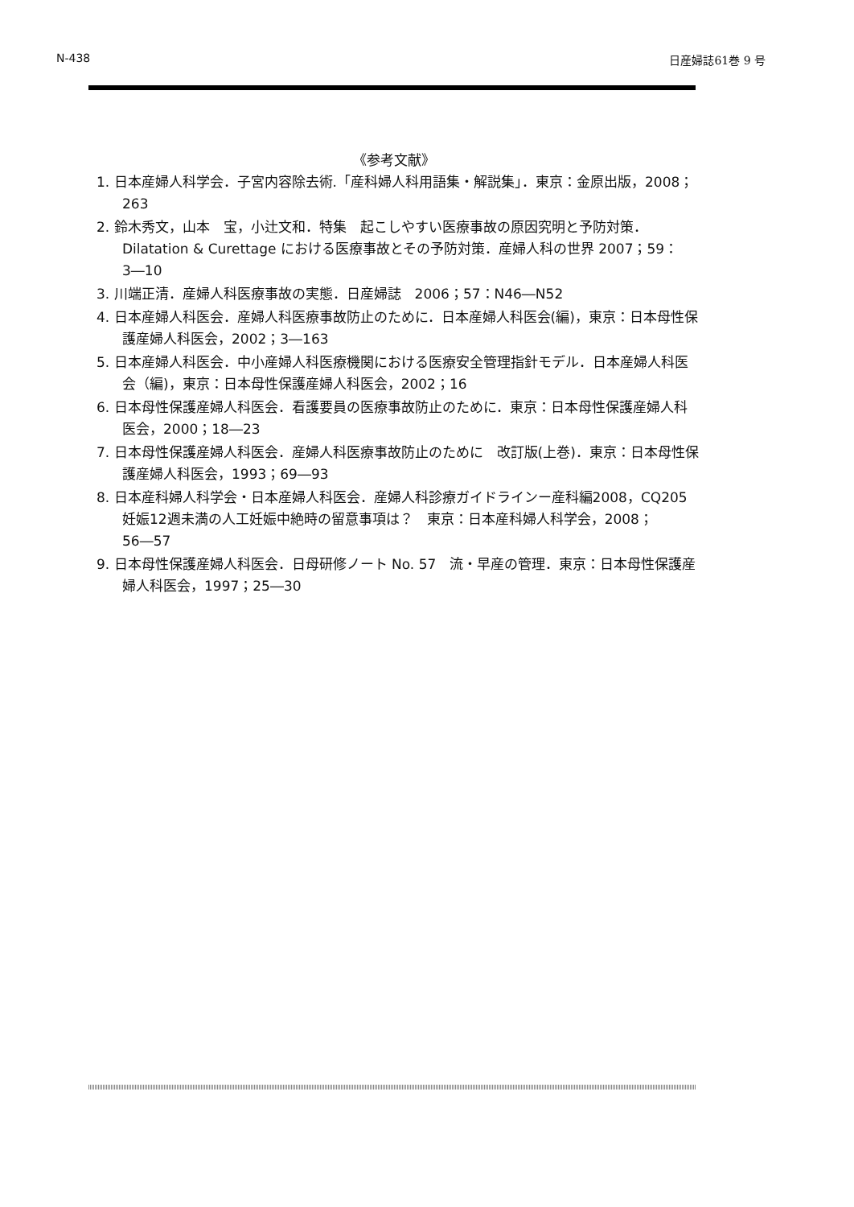N-438 日産婦誌61巻 9 号
《参考文献》
1. 日本産婦人科学会．子宮内容除去術.「産科婦人科用語集・解説集」．東京：金原出版，2008；263
2. 鈴木秀文，山本　宝，小辻文和．特集　起こしやすい医療事故の原因究明と予防対策．Dilatation & Curettage における医療事故とその予防対策．産婦人科の世界 2007；59：3―10
3. 川端正清．産婦人科医療事故の実態．日産婦誌　2006；57：N46―N52
4. 日本産婦人科医会．産婦人科医療事故防止のために．日本産婦人科医会(編)，東京：日本母性保護産婦人科医会，2002；3―163
5. 日本産婦人科医会．中小産婦人科医療機関における医療安全管理指針モデル．日本産婦人科医会（編)，東京：日本母性保護産婦人科医会，2002；16
6. 日本母性保護産婦人科医会．看護要員の医療事故防止のために．東京：日本母性保護産婦人科医会，2000；18―23
7. 日本母性保護産婦人科医会．産婦人科医療事故防止のために　改訂版(上巻)．東京：日本母性保護産婦人科医会，1993；69―93
8. 日本産科婦人科学会・日本産婦人科医会．産婦人科診療ガイドラインー産科編2008，CQ205妊娠12週未満の人工妊娠中絶時の留意事項は？　東京：日本産科婦人科学会，2008；56―57
9. 日本母性保護産婦人科医会．日母研修ノート No. 57　流・早産の管理．東京：日本母性保護産婦人科医会，1997；25―30